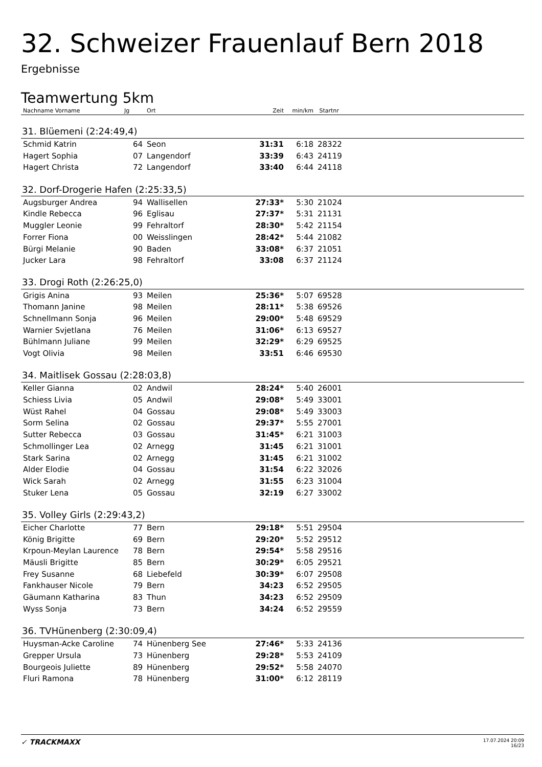32. Schweizer Frauenlauf Bern 2018
Ergebnisse
Teamwertung 5km
| Nachname Vorname | Jg | Ort | Zeit | min/km | Startnr | |
| --- | --- | --- | --- | --- | --- | --- |
| 31. Blüemeni (2:24:49,4) | | | | | | |
| Schmid Katrin | 64 | Seon | 31:31 | 6:18 | 28322 | |
| Hagert Sophia | 07 | Langendorf | 33:39 | 6:43 | 24119 | |
| Hagert Christa | 72 | Langendorf | 33:40 | 6:44 | 24118 | |
| 32. Dorf-Drogerie Hafen (2:25:33,5) | | | | | | |
| Augsburger Andrea | 94 | Wallisellen | 27:33* | 5:30 | 21024 | |
| Kindle Rebecca | 96 | Eglisau | 27:37* | 5:31 | 21131 | |
| Muggler Leonie | 99 | Fehraltorf | 28:30* | 5:42 | 21154 | |
| Forrer Fiona | 00 | Weisslingen | 28:42* | 5:44 | 21082 | |
| Bürgi Melanie | 90 | Baden | 33:08* | 6:37 | 21051 | |
| Jucker Lara | 98 | Fehraltorf | 33:08 | 6:37 | 21124 | |
| 33. Drogi Roth (2:26:25,0) | | | | | | |
| Grigis Anina | 93 | Meilen | 25:36* | 5:07 | 69528 | |
| Thomann Janine | 98 | Meilen | 28:11* | 5:38 | 69526 | |
| Schnellmann Sonja | 96 | Meilen | 29:00* | 5:48 | 69529 | |
| Warnier Svjetlana | 76 | Meilen | 31:06* | 6:13 | 69527 | |
| Bühlmann Juliane | 99 | Meilen | 32:29* | 6:29 | 69525 | |
| Vogt Olivia | 98 | Meilen | 33:51 | 6:46 | 69530 | |
| 34. Maitlisek Gossau (2:28:03,8) | | | | | | |
| Keller Gianna | 02 | Andwil | 28:24* | 5:40 | 26001 | |
| Schiess Livia | 05 | Andwil | 29:08* | 5:49 | 33001 | |
| Wüst Rahel | 04 | Gossau | 29:08* | 5:49 | 33003 | |
| Sorm Selina | 02 | Gossau | 29:37* | 5:55 | 27001 | |
| Sutter Rebecca | 03 | Gossau | 31:45* | 6:21 | 31003 | |
| Schmollinger Lea | 02 | Arnegg | 31:45 | 6:21 | 31001 | |
| Stark Sarina | 02 | Arnegg | 31:45 | 6:21 | 31002 | |
| Alder Elodie | 04 | Gossau | 31:54 | 6:22 | 32026 | |
| Wick Sarah | 02 | Arnegg | 31:55 | 6:23 | 31004 | |
| Stuker Lena | 05 | Gossau | 32:19 | 6:27 | 33002 | |
| 35. Volley Girls (2:29:43,2) | | | | | | |
| Eicher Charlotte | 77 | Bern | 29:18* | 5:51 | 29504 | |
| König Brigitte | 69 | Bern | 29:20* | 5:52 | 29512 | |
| Krpoun-Meylan Laurence | 78 | Bern | 29:54* | 5:58 | 29516 | |
| Mäusli Brigitte | 85 | Bern | 30:29* | 6:05 | 29521 | |
| Frey Susanne | 68 | Liebefeld | 30:39* | 6:07 | 29508 | |
| Fankhauser Nicole | 79 | Bern | 34:23 | 6:52 | 29505 | |
| Gäumann Katharina | 83 | Thun | 34:23 | 6:52 | 29509 | |
| Wyss Sonja | 73 | Bern | 34:24 | 6:52 | 29559 | |
| 36. TVHünenberg (2:30:09,4) | | | | | | |
| Huysman-Acke Caroline | 74 | Hünenberg See | 27:46* | 5:33 | 24136 | |
| Grepper Ursula | 73 | Hünenberg | 29:28* | 5:53 | 24109 | |
| Bourgeois Juliette | 89 | Hünenberg | 29:52* | 5:58 | 24070 | |
| Fluri Ramona | 78 | Hünenberg | 31:00* | 6:12 | 28119 | |
✓ TRACKMAXX
17.07.2024 20:09
16/23